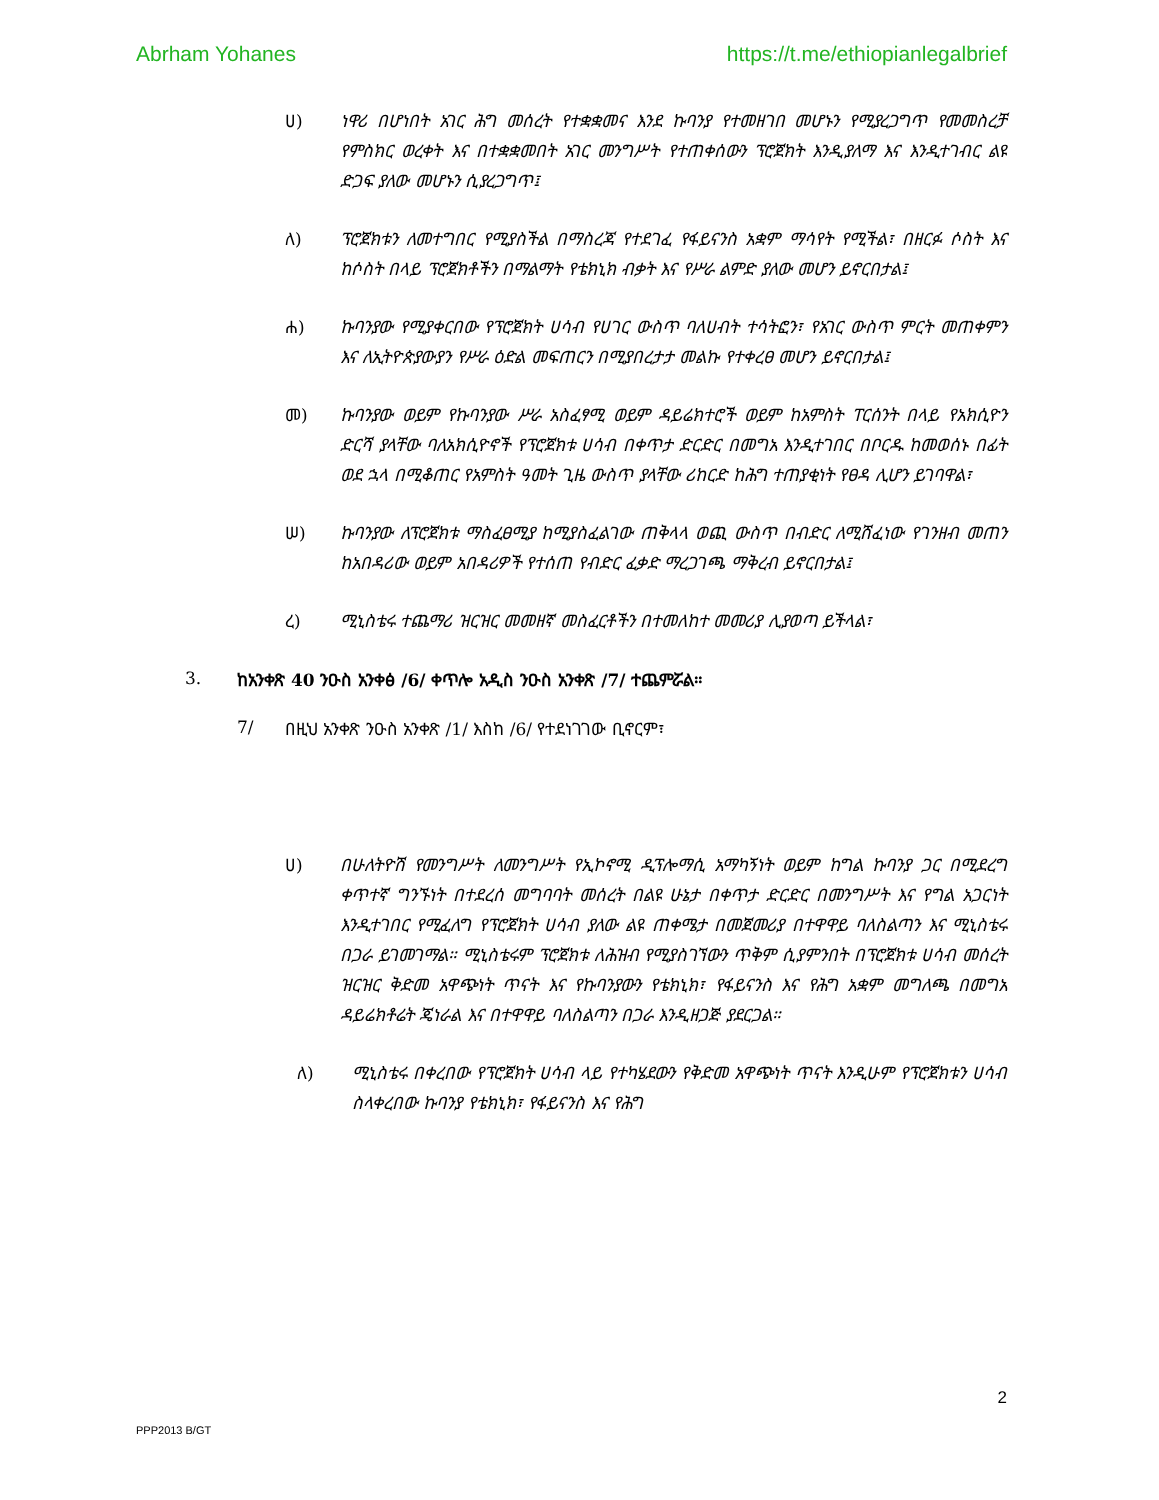Abrham Yohanes https://t.me/ethiopianlegalbrief
ሀ) ነዋሪ በሆነበት አገር ሕግ መሰረት የተቋቋመና እንደ ኩባንያ የተመዘገበ መሆኑን የሚያረጋግጥ የመመስረቻ የምስክር ወረቀት እና በተቋቋመበት አገር መንግሥት የተጠቀሰውን ፕሮጀክት እንዲያለማ እና እንዲተገብር ልዩ ድጋፍ ያለው መሆኑን ሲያረጋግጥ፤
ለ) ፕሮጀክቱን ለመተግበር የሚያስችል በማስረጃ የተደገፈ የፋይናንስ አቋም ማሳየት የሚችል፣ በዘርፉ ሶስት እና ከሶስት በላይ ፕሮጀክቶችን በማልማት የቴክኒክ ብቃት እና የሥራ ልምድ ያለው መሆን ይኖርበታል፤
ሐ) ኩባንያው የሚያቀርበው የፕሮጀክት ሀሳብ የሀገር ውስጥ ባለሀብት ተሳትፎን፣ የአገር ውስጥ ምርት መጠቀምን እና ለኢትዮጵያውያን የሥራ ዕድል መፍጠርን በሚያበረታታ መልኩ የተቀረፀ መሆን ይኖርበታል፤
መ) ኩባንያው ወይም የኩባንያው ሥራ አስፈፃሚ ወይም ዳይሬክተሮች ወይም ከአምስት ፐርሰንት በላይ የአክሲዮን ድርሻ ያላቸው ባለአክሲዮኖች የፕሮጀክቱ ሀሳብ በቀጥታ ድርድር በመግአ እንዲተገበር በቦርዱ ከመወሰኑ በፊት ወደ ኋላ በሚቆጠር የአምስት ዓመት ጊዜ ውስጥ ያላቸው ሪከርድ ከሕግ ተጠያቂነት የፀዳ ሊሆን ይገባዋል፣
ሠ) ኩባንያው ለፕሮጀክቱ ማስፈፀሚያ ከሚያስፈልገው ጠቅላላ ወጪ ውስጥ በብድር ለሚሸፈነው የገንዘብ መጠን ከአበዳሪው ወይም አበዳሪዎች የተሰጠ የብድር ፈቃድ ማረጋገጫ ማቅረብ ይኖርበታል፤
ረ) ሚኒስቴሩ ተጨማሪ ዝርዝር መመዘኛ መስፈርቶችን በተመለከተ መመሪያ ሊያወጣ ይችላል፣
3. ከአንቀጽ 40 ንዑስ አንቀፅ /6/ ቀጥሎ አዲስ ንዑስ አንቀጽ /7/ ተጨምሯል።
7/ በዚህ አንቀጽ ንዑስ አንቀጽ /1/ እስከ /6/ የተደነገገው ቢኖርም፣
ሀ) በሁለትዮሽ የመንግሥት ለመንግሥት የኢኮኖሚ ዲፕሎማሲ አማካኝነት ወይም ከግል ኩባንያ ጋር በሚደረግ ቀጥተኛ ግንኙነት በተደረሰ መግባባት መሰረት በልዩ ሁኔታ በቀጥታ ድርድር በመንግሥት እና የግል አጋርነት እንዲተገበር የሚፈለግ የፕሮጀክት ሀሳብ ያለው ልዩ ጠቀሜታ በመጀመሪያ በተዋዋይ ባለስልጣን እና ሚኒስቴሩ በጋራ ይገመገማል። ሚኒስቴሩም ፕሮጀክቱ ለሕዝብ የሚያስገኘውን ጥቅም ሲያምንበት በፕሮጀክቱ ሀሳብ መሰረት ዝርዝር ቅድመ አዋጭነት ጥናት እና የኩባንያውን የቴክኒክ፣ የፋይናንስ እና የሕግ አቋም መግለጫ በመግአ ዳይሬክቶሬት ጄነራል እና በተዋዋይ ባለስልጣን በጋራ እንዲዘጋጅ ያደርጋል።
ለ) ሚኒስቴሩ በቀረበው የፕሮጀክት ሀሳብ ላይ የተካሄደውን የቅድመ አዋጭነት ጥናት እንዲሁም የፕሮጀክቱን ሀሳብ ስላቀረበው ኩባንያ የቴክኒክ፣ የፋይናንስ እና የሕግ
2
PPP2013 B/GT